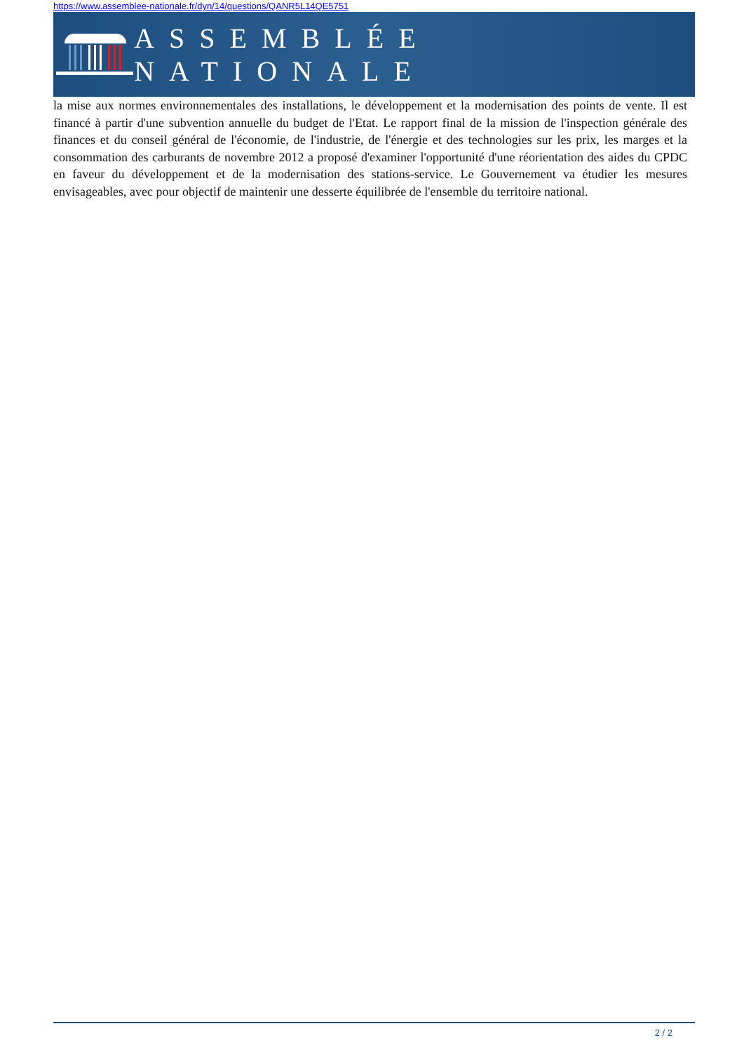https://www.assemblee-nationale.fr/dyn/14/questions/QANR5L14QE5751
ASSEMBLÉE NATIONALE
la mise aux normes environnementales des installations, le développement et la modernisation des points de vente. Il est financé à partir d'une subvention annuelle du budget de l'Etat. Le rapport final de la mission de l'inspection générale des finances et du conseil général de l'économie, de l'industrie, de l'énergie et des technologies sur les prix, les marges et la consommation des carburants de novembre 2012 a proposé d'examiner l'opportunité d'une réorientation des aides du CPDC en faveur du développement et de la modernisation des stations-service. Le Gouvernement va étudier les mesures envisageables, avec pour objectif de maintenir une desserte équilibrée de l'ensemble du territoire national.
2 / 2